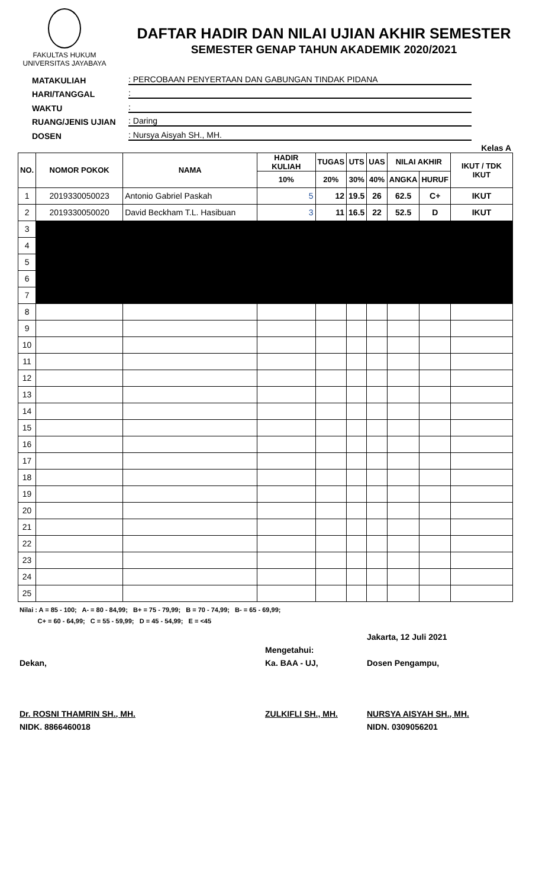FAKULTAS HUKUM
UNIVERSITAS JAYABAYA
DAFTAR HADIR DAN NILAI UJIAN AKHIR SEMESTER
SEMESTER GENAP TAHUN AKADEMIK 2020/2021
MATAKULIAH: PERCOBAAN PENYERTAAN DAN GABUNGAN TINDAK PIDANA
HARI/TANGGAL:
WAKTU:
RUANG/JENIS UJIAN: Daring
DOSEN: Nursya Aisyah SH., MH.
Kelas A
| NO. | NOMOR POKOK | NAMA | HADIR KULIAH | TUGAS | UTS | UAS | NILAI AKHIR | | IKUT / TDK IKUT |
| --- | --- | --- | --- | --- | --- | --- | --- | --- | --- |
| | | | 10% | 20% | 30% | 40% | ANGKA | HURUF | |
| 1 | 2019330050023 | Antonio Gabriel Paskah | 5 | 12 | 19.5 | 26 | 62.5 | C+ | IKUT |
| 2 | 2019330050020 | David Beckham T.L. Hasibuan | 3 | 11 | 16.5 | 22 | 52.5 | D | IKUT |
| 3 | | | | | | | | | |
| 4 | | | | | | | | | |
| 5 | | | | | | | | | |
| 6 | | | | | | | | | |
| 7 | | | | | | | | | |
| 8 | | | | | | | | | |
| 9 | | | | | | | | | |
| 10 | | | | | | | | | |
| 11 | | | | | | | | | |
| 12 | | | | | | | | | |
| 13 | | | | | | | | | |
| 14 | | | | | | | | | |
| 15 | | | | | | | | | |
| 16 | | | | | | | | | |
| 17 | | | | | | | | | |
| 18 | | | | | | | | | |
| 19 | | | | | | | | | |
| 20 | | | | | | | | | |
| 21 | | | | | | | | | |
| 22 | | | | | | | | | |
| 23 | | | | | | | | | |
| 24 | | | | | | | | | |
| 25 | | | | | | | | | |
Nilai : A = 85 - 100; A- = 80 - 84,99; B+ = 75 - 79,99; B = 70 - 74,99; B- = 65 - 69,99;
C+ = 60 - 64,99; C = 55 - 59,99; D = 45 - 54,99; E = <45
Dekan,
Dr. ROSNI THAMRIN SH., MH.
NIDK. 8866460018
Mengetahui:
Ka. BAA - UJ,
ZULKIFLI SH., MH.
Jakarta, 12 Juli 2021
Dosen Pengampu,
NURSYA AISYAH SH., MH.
NIDN. 0309056201